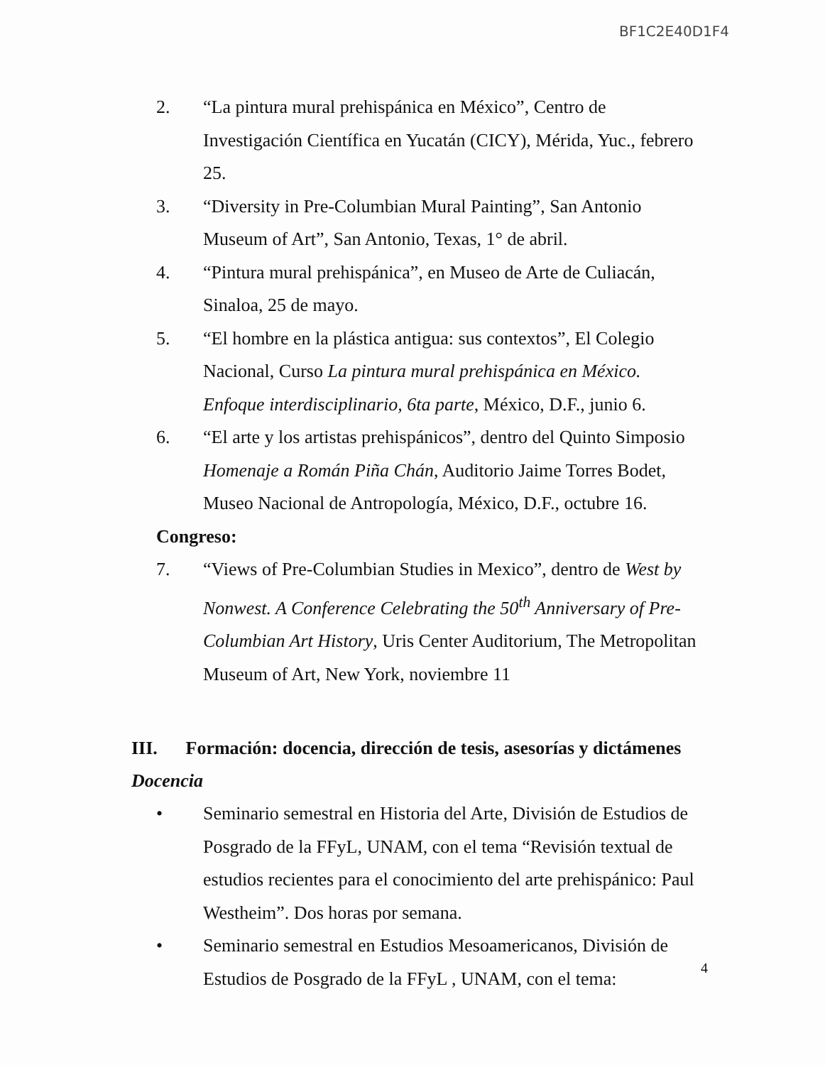BF1C2E40D1F4
2. “La pintura mural prehispánica en México”, Centro de Investigación Científica en Yucatán (CICY), Mérida, Yuc., febrero 25.
3. “Diversity in Pre-Columbian Mural Painting”, San Antonio Museum of Art”, San Antonio, Texas, 1° de abril.
4. “Pintura mural prehispánica”, en Museo de Arte de Culiacán, Sinaloa, 25 de mayo.
5. “El hombre en la plástica antigua: sus contextos”, El Colegio Nacional, Curso La pintura mural prehispánica en México. Enfoque interdisciplinario, 6ta parte, México, D.F., junio 6.
6. “El arte y los artistas prehispánicos”, dentro del Quinto Simposio Homenaje a Román Piña Chán, Auditorio Jaime Torres Bodet, Museo Nacional de Antropología, México, D.F., octubre 16.
Congreso:
7. “Views of Pre-Columbian Studies in Mexico”, dentro de West by Nonwest. A Conference Celebrating the 50<sup>th</sup> Anniversary of Pre-Columbian Art History, Uris Center Auditorium, The Metropolitan Museum of Art, New York, noviembre 11
III. Formación: docencia, dirección de tesis, asesorías y dictámenes
Docencia
• Seminario semestral en Historia del Arte, División de Estudios de Posgrado de la FFyL, UNAM, con el tema “Revisión textual de estudios recientes para el conocimiento del arte prehispánico: Paul Westheim”. Dos horas por semana.
• Seminario semestral en Estudios Mesoamericanos, División de Estudios de Posgrado de la FFyL , UNAM, con el tema:
4